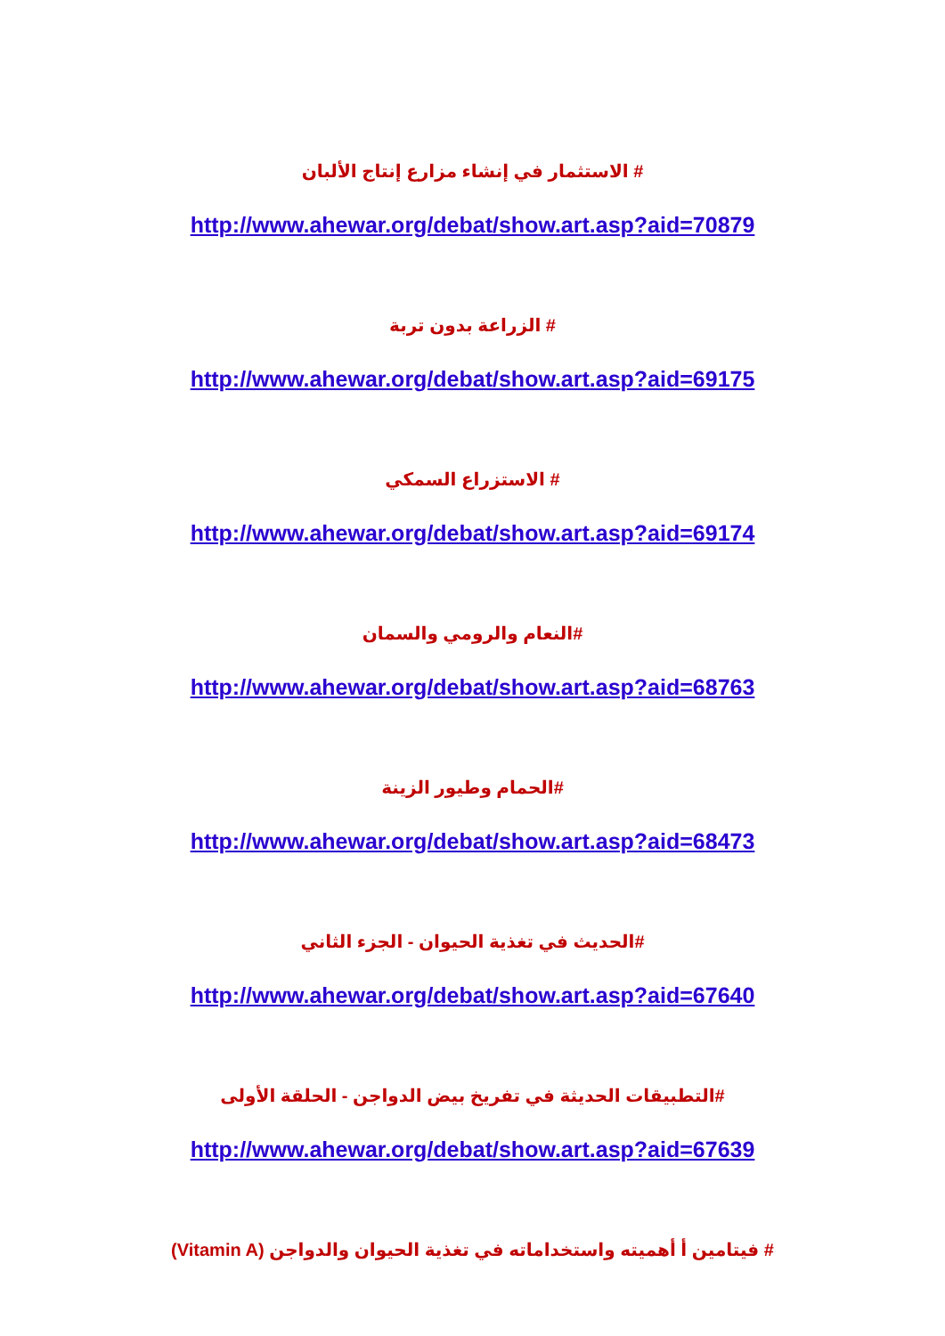# الاستثمار في إنشاء مزارع إنتاج الألبان
http://www.ahewar.org/debat/show.art.asp?aid=70879
# الزراعة بدون تربة
http://www.ahewar.org/debat/show.art.asp?aid=69175
# الاستزراع السمكي
http://www.ahewar.org/debat/show.art.asp?aid=69174
#النعام والرومي والسمان
http://www.ahewar.org/debat/show.art.asp?aid=68763
#الحمام وطيور الزينة
http://www.ahewar.org/debat/show.art.asp?aid=68473
#الحديث في تغذية الحيوان - الجزء الثاني
http://www.ahewar.org/debat/show.art.asp?aid=67640
#التطبيقات الحديثة في تفريخ بيض الدواجن - الحلقة الأولى
http://www.ahewar.org/debat/show.art.asp?aid=67639
# فيتامين أ أهميته واستخداماته في تغذية الحيوان والدواجن (Vitamin A)